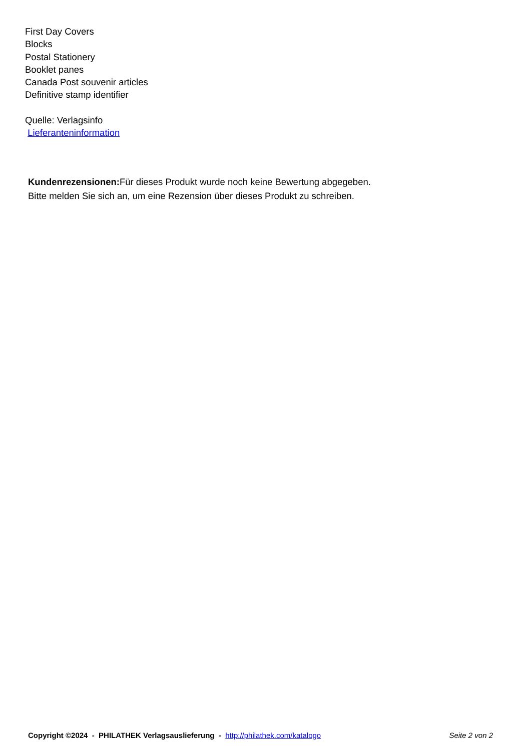First Day Covers
Blocks
Postal Stationery
Booklet panes
Canada Post souvenir articles
Definitive stamp identifier
Quelle: Verlagsinfo
Lieferanteninformation
Kundenrezensionen: Für dieses Produkt wurde noch keine Bewertung abgegeben.
Bitte melden Sie sich an, um eine Rezension über dieses Produkt zu schreiben.
Copyright ©2024 - PHILATHEK Verlagsauslieferung - http://philathek.com/katalogo Seite 2 von 2